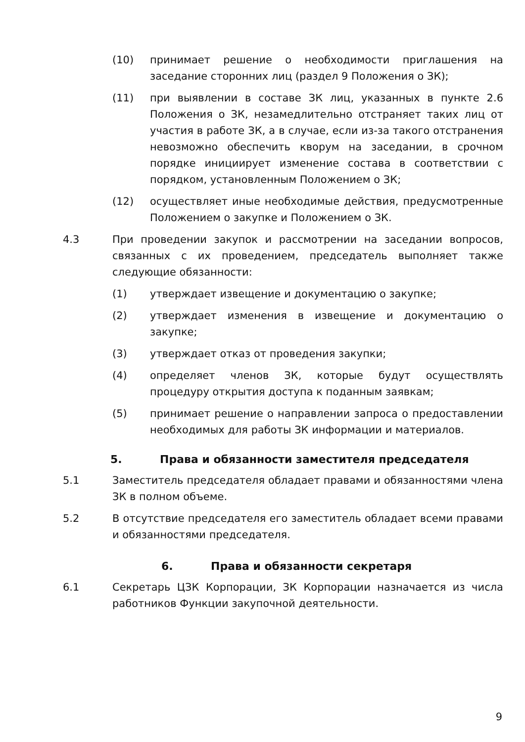(10) принимает решение о необходимости приглашения на заседание сторонних лиц (раздел 9 Положения о ЗК);
(11) при выявлении в составе ЗК лиц, указанных в пункте 2.6 Положения о ЗК, незамедлительно отстраняет таких лиц от участия в работе ЗК, а в случае, если из-за такого отстранения невозможно обеспечить кворум на заседании, в срочном порядке инициирует изменение состава в соответствии с порядком, установленным Положением о ЗК;
(12) осуществляет иные необходимые действия, предусмотренные Положением о закупке и Положением о ЗК.
4.3 При проведении закупок и рассмотрении на заседании вопросов, связанных с их проведением, председатель выполняет также следующие обязанности:
(1) утверждает извещение и документацию о закупке;
(2) утверждает изменения в извещение и документацию о закупке;
(3) утверждает отказ от проведения закупки;
(4) определяет членов ЗК, которые будут осуществлять процедуру открытия доступа к поданным заявкам;
(5) принимает решение о направлении запроса о предоставлении необходимых для работы ЗК информации и материалов.
5. Права и обязанности заместителя председателя
5.1 Заместитель председателя обладает правами и обязанностями члена ЗК в полном объеме.
5.2 В отсутствие председателя его заместитель обладает всеми правами и обязанностями председателя.
6. Права и обязанности секретаря
6.1 Секретарь ЦЗК Корпорации, ЗК Корпорации назначается из числа работников Функции закупочной деятельности.
9